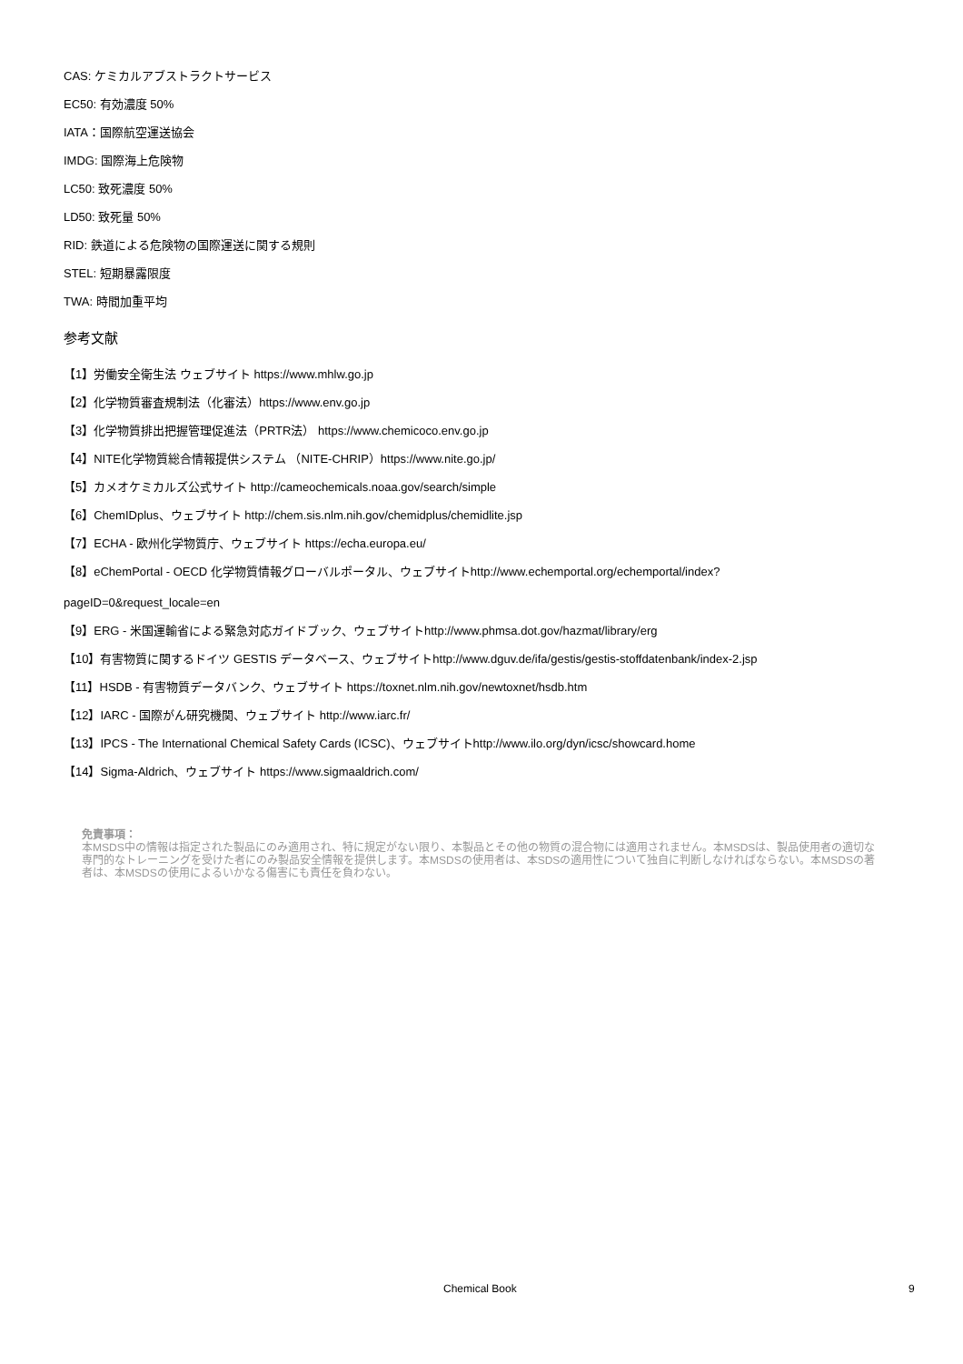CAS: ケミカルアブストラクトサービス
EC50: 有効濃度 50%
IATA：国際航空運送協会
IMDG: 国際海上危険物
LC50: 致死濃度 50%
LD50: 致死量 50%
RID: 鉄道による危険物の国際運送に関する規則
STEL: 短期暴露限度
TWA: 時間加重平均
参考文献
【1】労働安全衛生法 ウェブサイト https://www.mhlw.go.jp
【2】化学物質審査規制法（化審法）https://www.env.go.jp
【3】化学物質排出把握管理促進法（PRTR法） https://www.chemicoco.env.go.jp
【4】NITE化学物質総合情報提供システム （NITE-CHRIP）https://www.nite.go.jp/
【5】カメオケミカルズ公式サイト http://cameochemicals.noaa.gov/search/simple
【6】ChemIDplus、ウェブサイト http://chem.sis.nlm.nih.gov/chemidplus/chemidlite.jsp
【7】ECHA - 欧州化学物質庁、ウェブサイト https://echa.europa.eu/
【8】eChemPortal - OECD 化学物質情報グローバルポータル、ウェブサイトhttp://www.echemportal.org/echemportal/index?
pageID=0&request_locale=en
【9】ERG - 米国運輸省による緊急対応ガイドブック、ウェブサイトhttp://www.phmsa.dot.gov/hazmat/library/erg
【10】有害物質に関するドイツ GESTIS データベース、ウェブサイトhttp://www.dguv.de/ifa/gestis/gestis-stoffdatenbank/index-2.jsp
【11】HSDB - 有害物質データバンク、ウェブサイト https://toxnet.nlm.nih.gov/newtoxnet/hsdb.htm
【12】IARC - 国際がん研究機関、ウェブサイト http://www.iarc.fr/
【13】IPCS - The International Chemical Safety Cards (ICSC)、ウェブサイトhttp://www.ilo.org/dyn/icsc/showcard.home
【14】Sigma-Aldrich、ウェブサイト https://www.sigmaaldrich.com/
免責事項：
本MSDS中の情報は指定された製品にのみ適用され、特に規定がない限り、本製品とその他の物質の混合物には適用されません。本MSDSは、製品使用者の適切な専門的なトレーニングを受けた者にのみ製品安全情報を提供します。本MSDSの使用者は、本SDSの適用性について独自に判断しなければならない。本MSDSの著者は、本MSDSの使用によるいかなる傷害にも責任を負わない。
Chemical Book 9